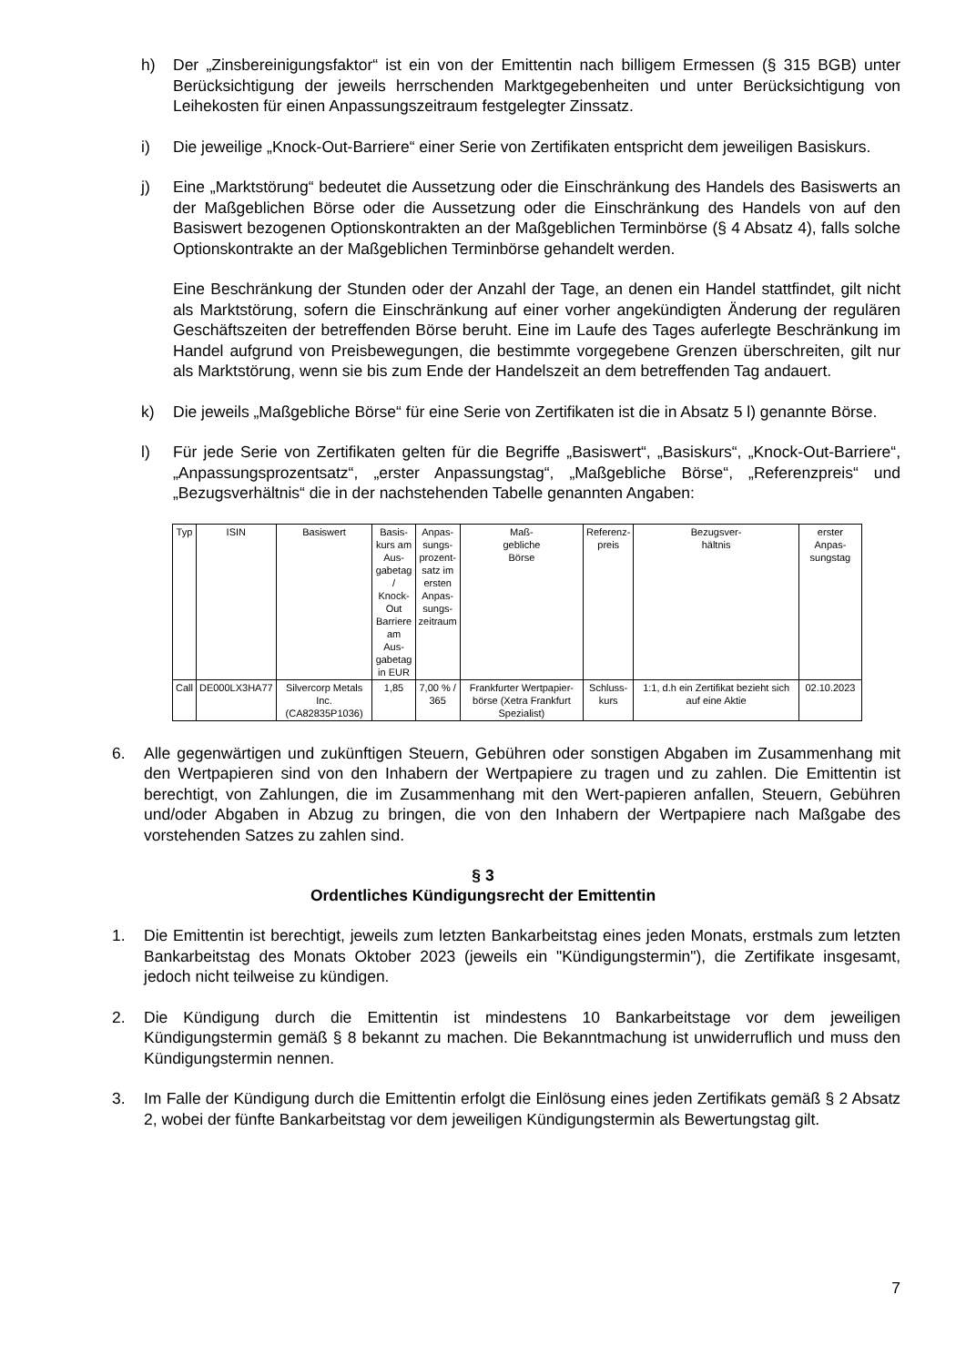h) Der „Zinsbereinigungsfaktor“ ist ein von der Emittentin nach billigem Ermessen (§ 315 BGB) unter Berücksichtigung der jeweils herrschenden Marktgegebenheiten und unter Berücksichtigung von Leihekosten für einen Anpassungszeitraum festgelegter Zinssatz.
i) Die jeweilige „Knock-Out-Barriere“ einer Serie von Zertifikaten entspricht dem jeweiligen Basiskurs.
j) Eine „Marktstörung“ bedeutet die Aussetzung oder die Einschränkung des Handels des Basiswerts an der Maßgeblichen Börse oder die Aussetzung oder die Einschränkung des Handels von auf den Basiswert bezogenen Optionskontrakten an der Maßgeblichen Terminbörse (§ 4 Absatz 4), falls solche Optionskontrakte an der Maßgeblichen Terminbörse gehandelt werden.
Eine Beschränkung der Stunden oder der Anzahl der Tage, an denen ein Handel stattfindet, gilt nicht als Marktstörung, sofern die Einschränkung auf einer vorher angekündigten Änderung der regulären Geschäftszeiten der betreffenden Börse beruht. Eine im Laufe des Tages auferlegte Beschränkung im Handel aufgrund von Preisbewegungen, die bestimmte vorgegebene Grenzen überschreiten, gilt nur als Marktstörung, wenn sie bis zum Ende der Handelszeit an dem betreffenden Tag andauert.
k) Die jeweils „Maßgebliche Börse“ für eine Serie von Zertifikaten ist die in Absatz 5 l) genannte Börse.
l) Für jede Serie von Zertifikaten gelten für die Begriffe „Basiswert“, „Basiskurs“, „Knock-Out-Barriere“, „Anpassungsprozentsatz“, „erster Anpassungstag“, „Maßgebliche Börse“, „Referenzpreis“ und „Bezugsverhältnis“ die in der nachstehenden Tabelle genannten Angaben:
| Typ | ISIN | Basiswert | Basis- kurs am Aus- gabetag / Knock- Out Barriere am Aus- gabetag in EUR | Anpas- sungs- prozent- satz im ersten Anpas- sungs- zeitraum | Maß- gebliche Börse | Referenz- preis | Bezugsver- hältnis | erster Anpas- sungstag |
| --- | --- | --- | --- | --- | --- | --- | --- | --- |
| Call | DE000LX3HA77 | Silvercorp Metals Inc. (CA82835P1036) | 1,85 | 7,00 % / 365 | Frankfurter Wertpapier- börse (Xetra Frankfurt Spezialist) | Schluss- kurs | 1:1, d.h ein Zertifikat bezieht sich auf eine Aktie | 02.10.2023 |
6. Alle gegenwärtigen und zukünftigen Steuern, Gebühren oder sonstigen Abgaben im Zusammenhang mit den Wertpapieren sind von den Inhabern der Wertpapiere zu tragen und zu zahlen. Die Emittentin ist berechtigt, von Zahlungen, die im Zusammenhang mit den Wert-papieren anfallen, Steuern, Gebühren und/oder Abgaben in Abzug zu bringen, die von den Inhabern der Wertpapiere nach Maßgabe des vorstehenden Satzes zu zahlen sind.
§ 3
Ordentliches Kündigungsrecht der Emittentin
1. Die Emittentin ist berechtigt, jeweils zum letzten Bankarbeitstag eines jeden Monats, erstmals zum letzten Bankarbeitstag des Monats Oktober 2023 (jeweils ein "Kündigungstermin"), die Zertifikate insgesamt, jedoch nicht teilweise zu kündigen.
2. Die Kündigung durch die Emittentin ist mindestens 10 Bankarbeitstage vor dem jeweiligen Kündigungstermin gemäß § 8 bekannt zu machen. Die Bekanntmachung ist unwiderruflich und muss den Kündigungstermin nennen.
3. Im Falle der Kündigung durch die Emittentin erfolgt die Einlösung eines jeden Zertifikats gemäß § 2 Absatz 2, wobei der fünfte Bankarbeitstag vor dem jeweiligen Kündigungstermin als Bewertungstag gilt.
7